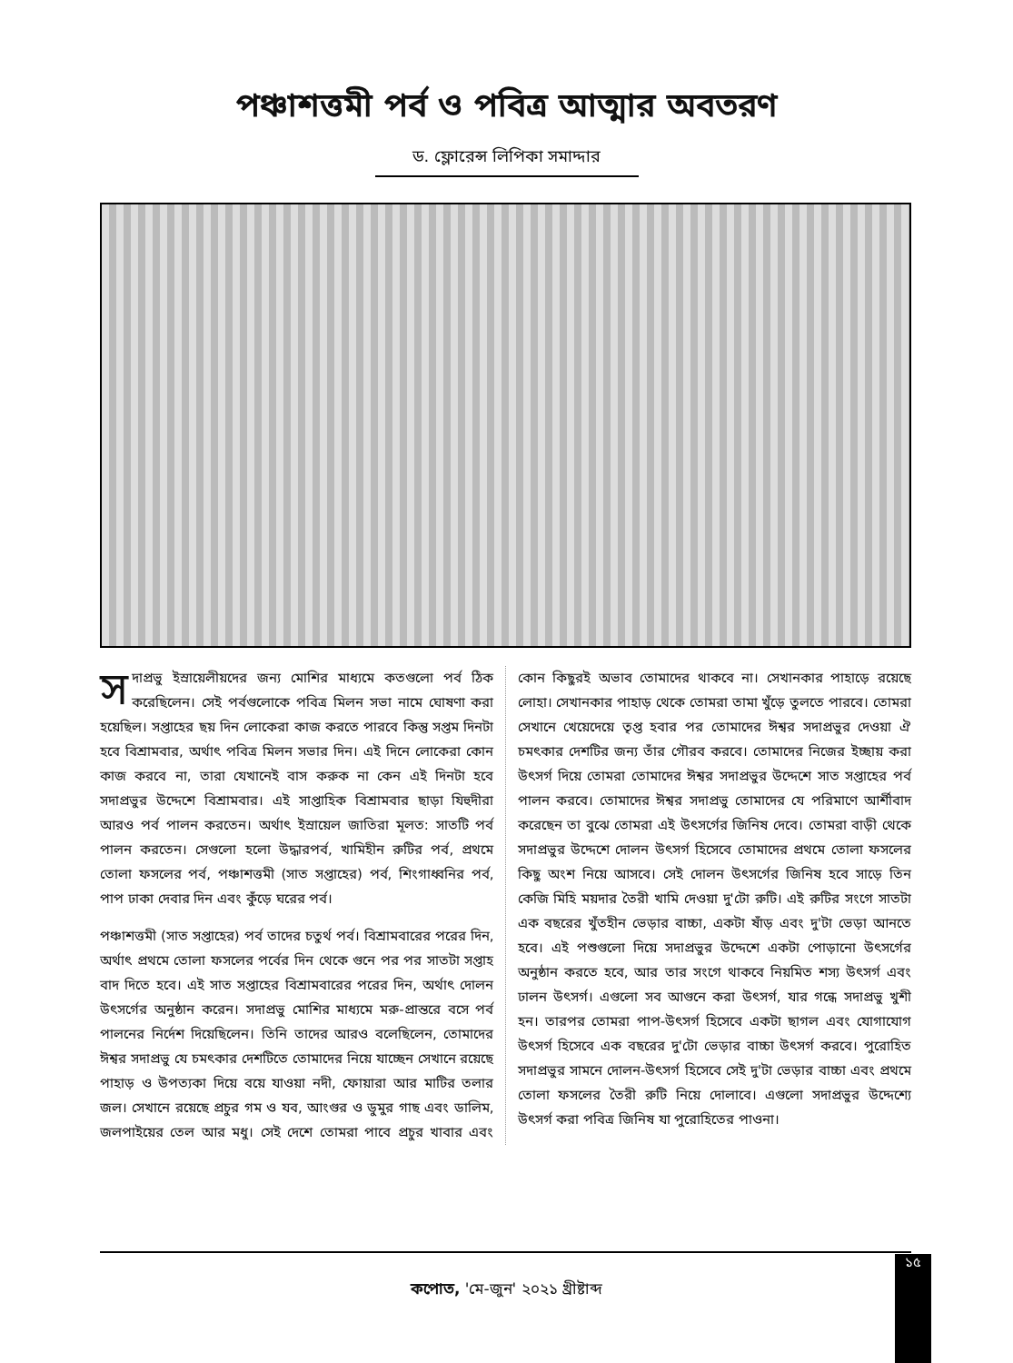পঞ্চাশত্তমী পর্ব ও পবিত্র আত্মার অবতরণ
ড. ফ্লোরেন্স লিপিকা সমাদ্দার
সদাপ্রভু ইস্রায়েলীয়দের জন্য মোশির মাধ্যমে কতগুলো পর্ব ঠিক করেছিলেন। সেই পর্বগুলোকে পবিত্র মিলন সভা নামে ঘোষণা করা হয়েছিল। সপ্তাহের ছয় দিন লোকেরা কাজ করতে পারবে কিন্তু সপ্তম দিনটা হবে বিশ্রামবার, অর্থাৎ পবিত্র মিলন সভার দিন। এই দিনে লোকেরা কোন কাজ করবে না, তারা যেখানেই বাস করুক না কেন এই দিনটা হবে সদাপ্রভুর উদ্দেশে বিশ্রামবার। এই সাপ্তাহিক বিশ্রামবার ছাড়া যিহুদীরা আরও পর্ব পালন করতেন। অর্থাৎ ইস্রায়েল জাতিরা মূলত: সাতটি পর্ব পালন করতেন। সেগুলো হলো উদ্ধারপর্ব, খামিহীন রুটির পর্ব, প্রথমে তোলা ফসলের পর্ব, পঞ্চাশত্তমী (সাত সপ্তাহের) পর্ব, শিংগাধ্বনির পর্ব, পাপ ঢাকা দেবার দিন এবং কুঁড়ে ঘরের পর্ব।
পঞ্চাশত্তমী (সাত সপ্তাহের) পর্ব তাদের চতুর্থ পর্ব। বিশ্রামবারের পরের দিন, অর্থাৎ প্রথমে তোলা ফসলের পর্বের দিন থেকে গুনে পর পর সাতটা সপ্তাহ বাদ দিতে হবে। এই সাত সপ্তাহের বিশ্রামবারের পরের দিন, অর্থাৎ দোলন উৎসর্গের অনুষ্ঠান করেন। সদাপ্রভু মোশির মাধ্যমে মরু-প্রান্তরে বসে পর্ব পালনের নির্দেশ দিয়েছিলেন। তিনি তাদের আরও বলেছিলেন, তোমাদের ঈশ্বর সদাপ্রভু যে চমৎকার দেশটিতে তোমাদের নিয়ে যাচ্ছেন সেখানে রয়েছে পাহাড় ও উপত্যকা দিয়ে বয়ে যাওয়া নদী, ফোয়ারা আর মাটির তলার জল। সেখানে রয়েছে প্রচুর গম ও যব, আংগুর ও ডুমুর গাছ এবং ডালিম, জলপাইয়ের তেল আর মধু। সেই দেশে তোমরা পাবে প্রচুর খাবার এবং কোন কিছুরই অভাব তোমাদের থাকবে না। সেখানকার পাহাড়ে রয়েছে লোহা। সেখানকার পাহাড় থেকে তোমরা তামা খুঁড়ে তুলতে পারবে। তোমরা সেখানে খেয়েদেয়ে তৃপ্ত হবার পর তোমাদের ঈশ্বর সদাপ্রভুর দেওয়া ঐ চমৎকার দেশটির জন্য তাঁর গৌরব করবে। তোমাদের নিজের ইচ্ছায় করা উৎসর্গ দিয়ে তোমরা তোমাদের ঈশ্বর সদাপ্রভুর উদ্দেশে সাত সপ্তাহের পর্ব পালন করবে। তোমাদের ঈশ্বর সদাপ্রভু তোমাদের যে পরিমাণে আর্শীবাদ করেছেন তা বুঝে তোমরা এই উৎসর্গের জিনিষ দেবে। তোমরা বাড়ী থেকে সদাপ্রভুর উদ্দেশে দোলন উৎসর্গ হিসেবে তোমাদের প্রথমে তোলা ফসলের কিছু অংশ নিয়ে আসবে। সেই দোলন উৎসর্গের জিনিষ হবে সাড়ে তিন কেজি মিহি ময়দার তৈরী খামি দেওয়া দু'টো রুটি। এই রুটির সংগে সাতটা এক বছরের খুঁতহীন ভেড়ার বাচ্চা, একটা ষাঁড় এবং দু'টা ভেড়া আনতে হবে। এই পশুগুলো দিয়ে সদাপ্রভুর উদ্দেশে একটা পোড়ানো উৎসর্গের অনুষ্ঠান করতে হবে, আর তার সংগে থাকবে নিয়মিত শস্য উৎসর্গ এবং ঢালন উৎসর্গ। এগুলো সব আগুনে করা উৎসর্গ, যার গন্ধে সদাপ্রভু খুশী হন। তারপর তোমরা পাপ-উৎসর্গ হিসেবে একটা ছাগল এবং যোগাযোগ উৎসর্গ হিসেবে এক বছরের দু'টো ভেড়ার বাচ্চা উৎসর্গ করবে। পুরোহিত সদাপ্রভুর সামনে দোলন-উৎসর্গ হিসেবে সেই দু'টা ভেড়ার বাচ্চা এবং প্রথমে তোলা ফসলের তৈরী রুটি নিয়ে দোলাবে। এগুলো সদাপ্রভুর উদ্দেশ্যে উৎসর্গ করা পবিত্র জিনিষ যা পুরোহিতের পাওনা।
১৫
কপোত, 'মে-জুন' ২০২১ খ্রীষ্টাব্দ